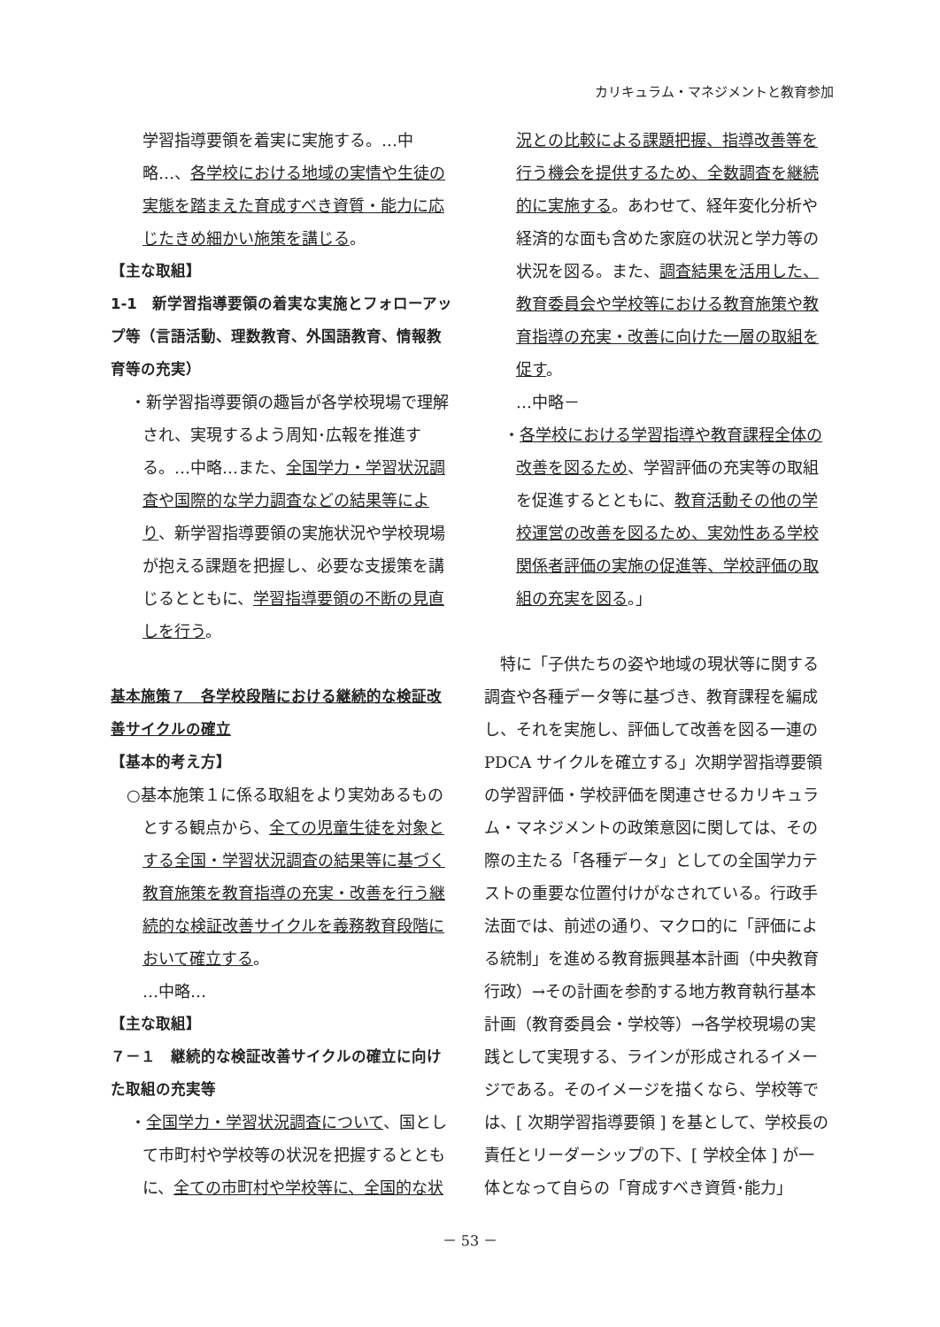カリキュラム・マネジメントと教育参加
学習指導要領を着実に実施する。…中略…、各学校における地域の実情や生徒の実態を踏まえた育成すべき資質・能力に応じたきめ細かい施策を講じる。
【主な取組】
1-1　新学習指導要領の着実な実施とフォローアップ等（言語活動、理数教育、外国語教育、情報教育等の充実）
・新学習指導要領の趣旨が各学校現場で理解され、実現するよう周知･広報を推進する。…中略…また、全国学力・学習状況調査や国際的な学力調査などの結果等により、新学習指導要領の実施状況や学校現場が抱える課題を把握し、必要な支援策を講じるとともに、学習指導要領の不断の見直しを行う。
基本施策７　各学校段階における継続的な検証改善サイクルの確立
【基本的考え方】
○基本施策１に係る取組をより実効あるものとする観点から、全ての児童生徒を対象とする全国・学習状況調査の結果等に基づく教育施策を教育指導の充実・改善を行う継続的な検証改善サイクルを義務教育段階において確立する。
…中略…
【主な取組】
７－１　継続的な検証改善サイクルの確立に向けた取組の充実等
・全国学力・学習状況調査について、国として市町村や学校等の状況を把握するとともに、全ての市町村や学校等に、全国的な状
況との比較による課題把握、指導改善等を行う機会を提供するため、全数調査を継続的に実施する。あわせて、経年変化分析や経済的な面も含めた家庭の状況と学力等の状況を図る。また、調査結果を活用した、教育委員会や学校等における教育施策や教育指導の充実・改善に向けた一層の取組を促す。
…中略－
・各学校における学習指導や教育課程全体の改善を図るため、学習評価の充実等の取組を促進するとともに、教育活動その他の学校運営の改善を図るため、実効性ある学校関係者評価の実施の促進等、学校評価の取組の充実を図る。」
特に「子供たちの姿や地域の現状等に関する調査や各種データ等に基づき、教育課程を編成し、それを実施し、評価して改善を図る一連のPDCA サイクルを確立する」次期学習指導要領の学習評価・学校評価を関連させるカリキュラム・マネジメントの政策意図に関しては、その際の主たる「各種データ」としての全国学力テストの重要な位置付けがなされている。行政手法面では、前述の通り、マクロ的に「評価による統制」を進める教育振興基本計画（中央教育行政）→その計画を参酌する地方教育執行基本計画（教育委員会・学校等）→各学校現場の実践として実現する、ラインが形成されるイメージである。そのイメージを描くなら、学校等では、[ 次期学習指導要領 ] を基として、学校長の責任とリーダーシップの下、[ 学校全体 ] が一体となって自らの「育成すべき資質･能力」
－ 53 －